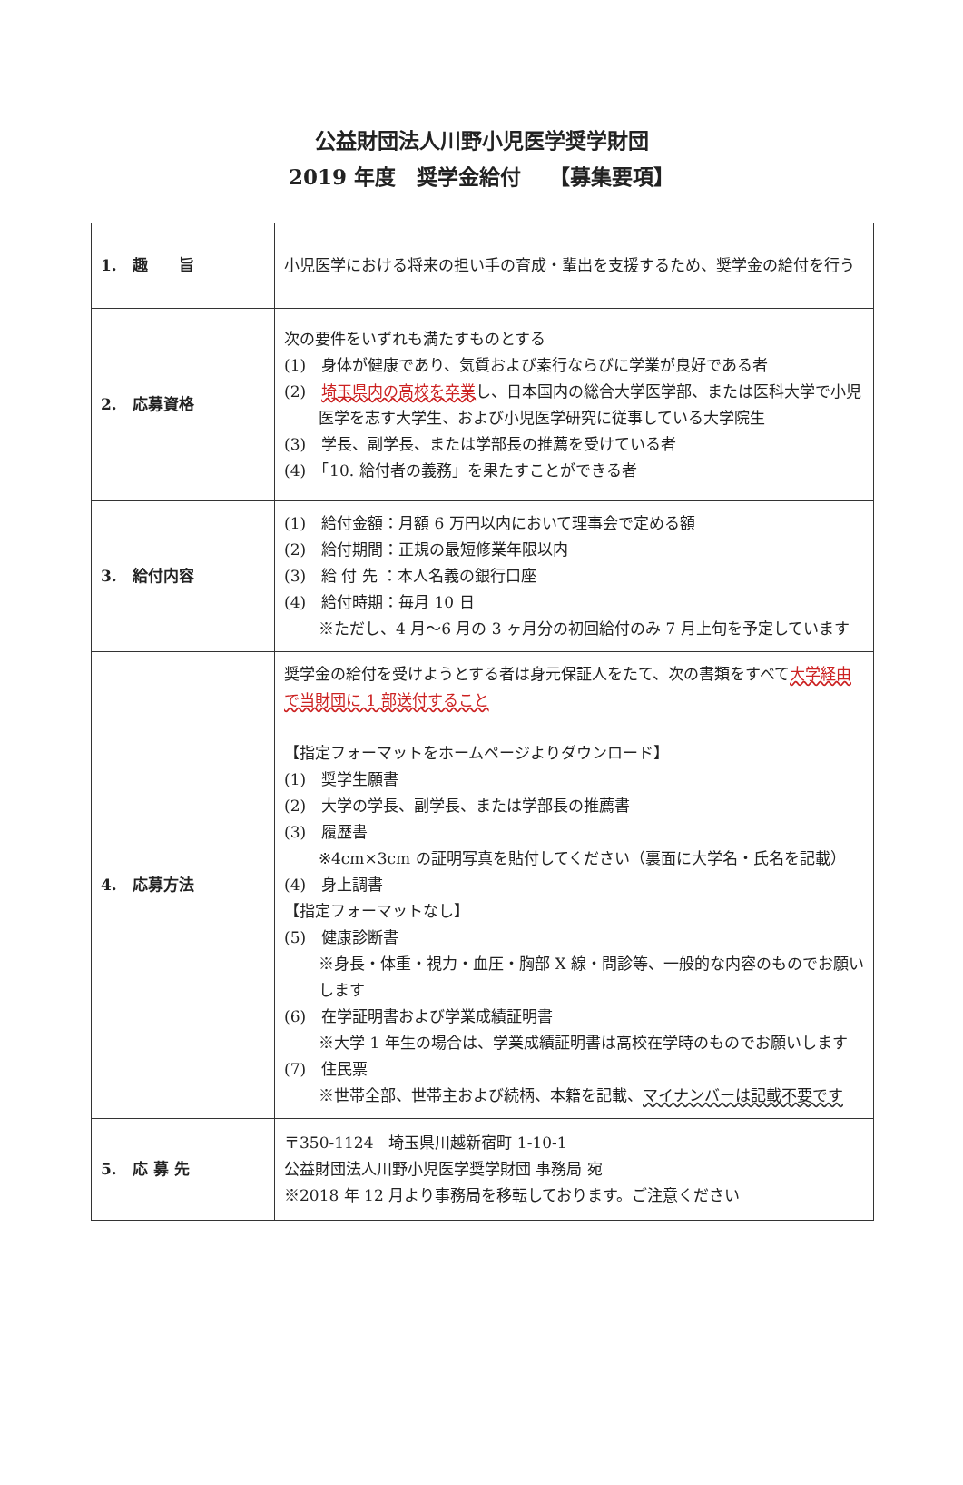公益財団法人川野小児医学奨学財団
2019 年度　奨学金給付　 【募集要項】
| 1. 趣 旨 | 小児医学における将来の担い手の育成・輩出を支援するため、奨学金の給付を行う |
| 2. 応募資格 | 次の要件をいずれも満たすものとする (1) 身体が健康であり、気質および素行ならびに学業が良好である者 (2) 埼玉県内の高校を卒業 し、日本国内の総合大学医学部、または医科大学で小児医学を志す大学生、および小児医学研究に従事している大学院生 (3) 学長、副学長、または学部長の推薦を受けている者 (4) 「10. 給付者の義務」を果たすことができる者 |
| 3. 給付内容 | (1) 給付金額：月額 6 万円以内において理事会で定める額 (2) 給付期間：正規の最短修業年限以内 (3) 給 付 先 ：本人名義の銀行口座 (4) 給付時期：毎月 10 日 ※ただし、4 月～6 月の 3 ヶ月分の初回給付のみ 7 月上旬を予定しています |
| 4. 応募方法 | 奨学金の給付を受けようとする者は身元保証人をたて、次の書類をすべて 大学経由で当財団に 1 部送付すること 【指定フォーマットをホームページよりダウンロード】 (1) 奨学生願書 (2) 大学の学長、副学長、または学部長の推薦書 (3) 履歴書 ※4cm×3cm の証明写真を貼付してください（裏面に大学名・氏名を記載） (4) 身上調書 【指定フォーマットなし】 (5) 健康診断書 ※身長・体重・視力・血圧・胸部 X 線・問診等、一般的な内容のものでお願いします (6) 在学証明書および学業成績証明書 ※大学 1 年生の場合は、学業成績証明書は高校在学時のものでお願いします (7) 住民票 ※世帯全部、世帯主および続柄、本籍を記載、 マイナンバーは記載不要です |
| 5. 応 募 先 | 〒350-1124 埼玉県川越新宿町 1-10-1 公益財団法人川野小児医学奨学財団 事務局 宛 ※2018 年 12 月より事務局を移転しております。ご注意ください |